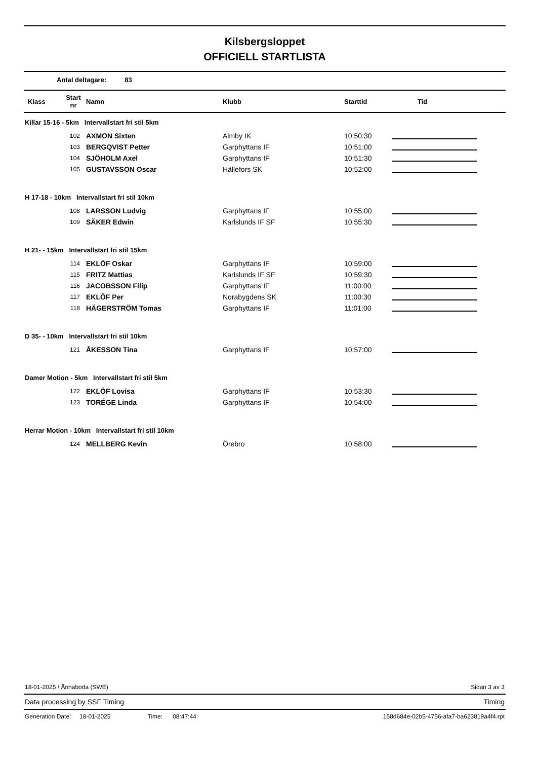Kilsbergsloppet
OFFICIELL STARTLISTA
Antal deltagare: 83
| Klass | Start nr | Namn | Klubb | Starttid | Tid |
| --- | --- | --- | --- | --- | --- |
| Killar 15-16 - 5km Intervallstart fri stil 5km | | | | | |
| | 102 | AXMON Sixten | Almby IK | 10:50:30 | |
| | 103 | BERGQVIST Petter | Garphyttans IF | 10:51:00 | |
| | 104 | SJÖHOLM Axel | Garphyttans IF | 10:51:30 | |
| | 105 | GUSTAVSSON Oscar | Hällefors SK | 10:52:00 | |
| H 17-18 - 10km Intervallstart fri stil 10km | | | | | |
| | 108 | LARSSON Ludvig | Garphyttans IF | 10:55:00 | |
| | 109 | SÄKER Edwin | Karlslunds IF SF | 10:55:30 | |
| H 21- - 15km Intervallstart fri stil 15km | | | | | |
| | 114 | EKLÖF Oskar | Garphyttans IF | 10:59:00 | |
| | 115 | FRITZ Mattias | Karlslunds IF SF | 10:59:30 | |
| | 116 | JACOBSSON Filip | Garphyttans IF | 11:00:00 | |
| | 117 | EKLÖF Per | Norabygdens SK | 11:00:30 | |
| | 118 | HÄGERSTRÖM Tomas | Garphyttans IF | 11:01:00 | |
| D 35- - 10km Intervallstart fri stil 10km | | | | | |
| | 121 | ÅKESSON Tina | Garphyttans IF | 10:57:00 | |
| Damer Motion - 5km Intervallstart fri stil 5km | | | | | |
| | 122 | EKLÖF Lovisa | Garphyttans IF | 10:53:30 | |
| | 123 | TORÉGE Linda | Garphyttans IF | 10:54:00 | |
| Herrar Motion - 10km Intervallstart fri stil 10km | | | | | |
| | 124 | MELLBERG Kevin | Örebro | 10:58:00 | |
18-01-2025 / Ånnaboda (SWE) Sidan 3 av 3
Data processing by SSF Timing Timing
Generation Date: 18-01-2025 Time: 08:47:44 158d684e-02b5-4756-afa7-ba623819a4f4.rpt